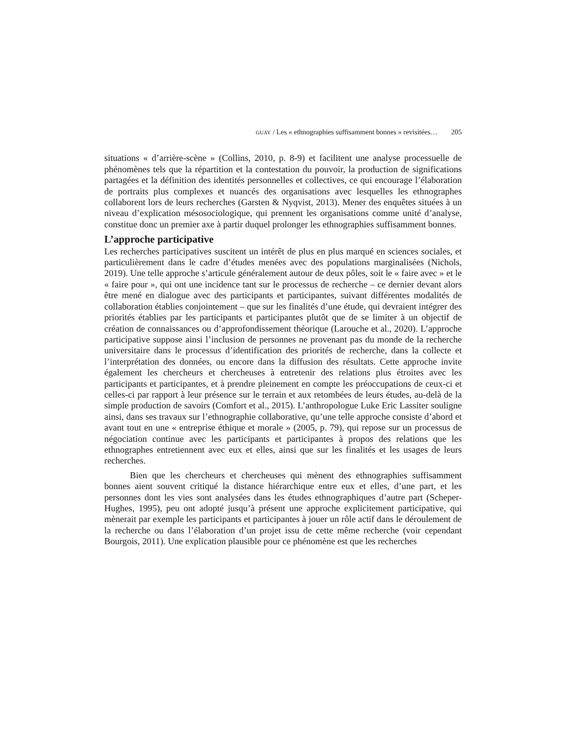GUAY / Les « ethnographies suffisamment bonnes » revisitées… 205
situations « d’arrière-scène » (Collins, 2010, p. 8-9) et facilitent une analyse processuelle de phénomènes tels que la répartition et la contestation du pouvoir, la production de significations partagées et la définition des identités personnelles et collectives, ce qui encourage l’élaboration de portraits plus complexes et nuancés des organisations avec lesquelles les ethnographes collaborent lors de leurs recherches (Garsten & Nyqvist, 2013). Mener des enquêtes situées à un niveau d’explication mésosociologique, qui prennent les organisations comme unité d’analyse, constitue donc un premier axe à partir duquel prolonger les ethnographies suffisamment bonnes.
L’approche participative
Les recherches participatives suscitent un intérêt de plus en plus marqué en sciences sociales, et particulièrement dans le cadre d’études menées avec des populations marginalisées (Nichols, 2019). Une telle approche s’articule généralement autour de deux pôles, soit le « faire avec » et le « faire pour », qui ont une incidence tant sur le processus de recherche – ce dernier devant alors être mené en dialogue avec des participants et participantes, suivant différentes modalités de collaboration établies conjointement – que sur les finalités d’une étude, qui devraient intégrer des priorités établies par les participants et participantes plutôt que de se limiter à un objectif de création de connaissances ou d’approfondissement théorique (Larouche et al., 2020). L’approche participative suppose ainsi l’inclusion de personnes ne provenant pas du monde de la recherche universitaire dans le processus d’identification des priorités de recherche, dans la collecte et l’interprétation des données, ou encore dans la diffusion des résultats. Cette approche invite également les chercheurs et chercheuses à entretenir des relations plus étroites avec les participants et participantes, et à prendre pleinement en compte les préoccupations de ceux-ci et celles-ci par rapport à leur présence sur le terrain et aux retombées de leurs études, au-delà de la simple production de savoirs (Comfort et al., 2015). L’anthropologue Luke Eric Lassiter souligne ainsi, dans ses travaux sur l’ethnographie collaborative, qu’une telle approche consiste d’abord et avant tout en une « entreprise éthique et morale » (2005, p. 79), qui repose sur un processus de négociation continue avec les participants et participantes à propos des relations que les ethnographes entretiennent avec eux et elles, ainsi que sur les finalités et les usages de leurs recherches.
Bien que les chercheurs et chercheuses qui mènent des ethnographies suffisamment bonnes aient souvent critiqué la distance hiérarchique entre eux et elles, d’une part, et les personnes dont les vies sont analysées dans les études ethnographiques d’autre part (Scheper-Hughes, 1995), peu ont adopté jusqu’à présent une approche explicitement participative, qui mènerait par exemple les participants et participantes à jouer un rôle actif dans le déroulement de la recherche ou dans l’élaboration d’un projet issu de cette même recherche (voir cependant Bourgois, 2011). Une explication plausible pour ce phénomène est que les recherches